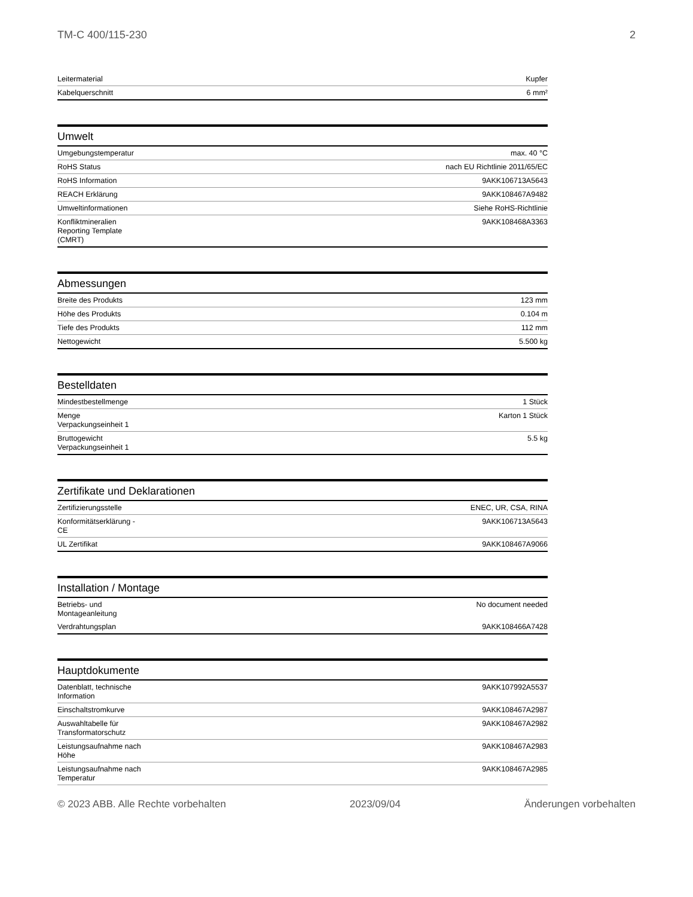TM-C 400/115-230 2
| Leitermaterial | Kupfer |
| Kabelquerschnitt | 6 mm² |
Umwelt
| Umgebungstemperatur | max. 40 °C |
| RoHS Status | nach EU Richtlinie 2011/65/EC |
| RoHS Information | 9AKK106713A5643 |
| REACH Erklärung | 9AKK108467A9482 |
| Umweltinformationen | Siehe RoHS-Richtlinie |
| Konfliktmineralien Reporting Template (CMRT) | 9AKK108468A3363 |
Abmessungen
| Breite des Produkts | 123 mm |
| Höhe des Produkts | 0.104 m |
| Tiefe des Produkts | 112 mm |
| Nettogewicht | 5.500 kg |
Bestelldaten
| Mindestbestellmenge | 1 Stück |
| Menge Verpackungseinheit 1 | Karton 1 Stück |
| Bruttogewicht Verpackungseinheit 1 | 5.5 kg |
Zertifikate und Deklarationen
| Zertifizierungsstelle | ENEC, UR, CSA, RINA |
| Konformitätserklärung - CE | 9AKK106713A5643 |
| UL Zertifikat | 9AKK108467A9066 |
Installation / Montage
| Betriebs- und Montageanleitung | No document needed |
| Verdrahtungsplan | 9AKK108466A7428 |
Hauptdokumente
| Datenblatt, technische Information | 9AKK107992A5537 |
| Einschaltstromkurve | 9AKK108467A2987 |
| Auswahltabelle für Transformatorschutz | 9AKK108467A2982 |
| Leistungsaufnahme nach Höhe | 9AKK108467A2983 |
| Leistungsaufnahme nach Temperatur | 9AKK108467A2985 |
© 2023 ABB. Alle Rechte vorbehalten 2023/09/04 Änderungen vorbehalten